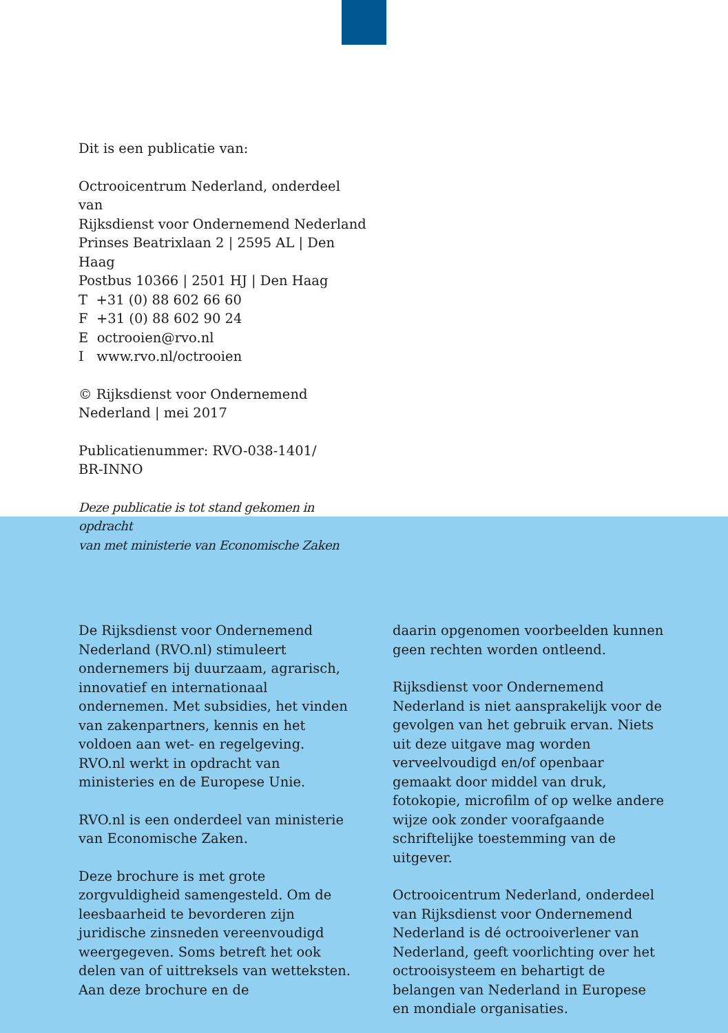Dit is een publicatie van:
Octrooicentrum Nederland, onderdeel van
Rijksdienst voor Ondernemend Nederland
Prinses Beatrixlaan 2 | 2595 AL | Den Haag
Postbus 10366 | 2501 HJ | Den Haag
T +31 (0) 88 602 66 60
F +31 (0) 88 602 90 24
E octrooien@rvo.nl
I www.rvo.nl/octrooien
© Rijksdienst voor Ondernemend
Nederland | mei 2017
Publicatienummer: RVO-038-1401/
BR-INNO
Deze publicatie is tot stand gekomen in opdracht
van met ministerie van Economische Zaken
De Rijksdienst voor Ondernemend Nederland (RVO.nl) stimuleert ondernemers bij duurzaam, agrarisch, innovatief en internationaal ondernemen. Met subsidies, het vinden van zakenpartners, kennis en het voldoen aan wet- en regelgeving. RVO.nl werkt in opdracht van ministeries en de Europese Unie.
RVO.nl is een onderdeel van ministerie van Economische Zaken.
Deze brochure is met grote zorgvuldigheid samengesteld. Om de leesbaarheid te bevorderen zijn juridische zinsneden vereenvoudigd weergegeven. Soms betreft het ook delen van of uittreksels van wetteksten. Aan deze brochure en de
daarin opgenomen voorbeelden kunnen geen rechten worden ontleend.
Rijksdienst voor Ondernemend Nederland is niet aansprakelijk voor de gevolgen van het gebruik ervan. Niets uit deze uitgave mag worden verveelvoudigd en/of openbaar gemaakt door middel van druk, fotokopie, microfilm of op welke andere wijze ook zonder voorafgaande schriftelijke toestemming van de uitgever.
Octrooicentrum Nederland, onderdeel van Rijksdienst voor Ondernemend Nederland is dé octrooiverlener van Nederland, geeft voorlichting over het octrooisysteem en behartigt de belangen van Nederland in Europese en mondiale organisaties.